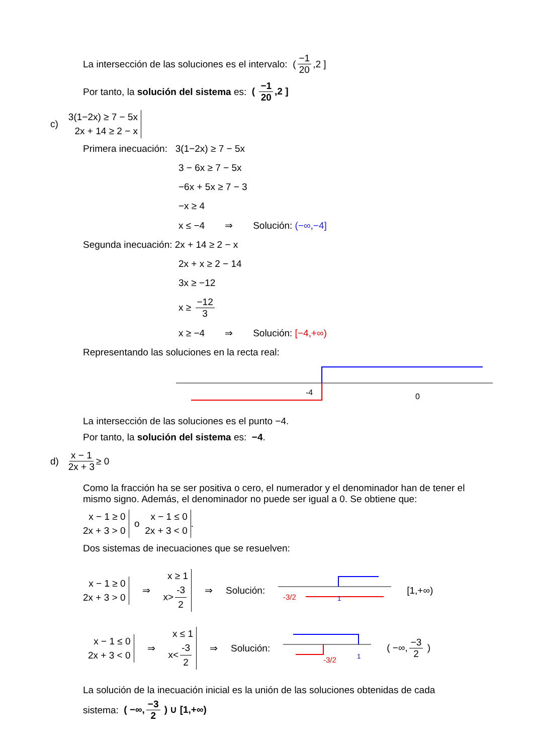La intersección de las soluciones es el intervalo: ( −1 20,2 ]
Por tanto, la solución del sistema es: ( −1 20,2 ]
c) 3(1−2x) ≥ 7 − 5x
2x + 14 ≥ 2 − x
Primera inecuación: 3(1−2x) ≥ 7 − 5x
3 − 6x ≥ 7 − 5x
−6x + 5x ≥ 7 − 3
−x ≥ 4
x ≤ −4 ⇒ Solución: (−∞,−4]
Segunda inecuación: 2x + 14 ≥ 2 − x
2x + x ≥ 2 − 14
3x ≥ −12
x ≥ −12 3
x ≥ −4 ⇒ Solución: [−4,+∞)
Representando las soluciones en la recta real:
-4
0
La intersección de las soluciones es el punto −4.
Por tanto, la solución del sistema es: −4.
d) x − 1 2x + 3 ≥ 0
Como la fracción ha se ser positiva o cero, el numerador y el denominador han de tener el mismo signo. Además, el denominador no puede ser igual a 0. Se obtiene que:
x − 1 ≥ 0
2x + 3 > 0 o x − 1 ≤ 0
2x + 3 < 0 .
Dos sistemas de inecuaciones que se resuelven:
x − 1 ≥ 0
2x + 3 > 0 ⇒ x ≥ 1
x> -3 2 ⇒ Solución:
-3/2
1
[1,+∞)
x − 1 ≤ 0
2x + 3 < 0 ⇒ x ≤ 1
x< -3 2 ⇒ Solución:
-3/2
1
( −∞, −3 2 )
La solución de la inecuación inicial es la unión de las soluciones obtenidas de cada
sistema: ( −∞, −3 2 ) ∪ [1,+∞)